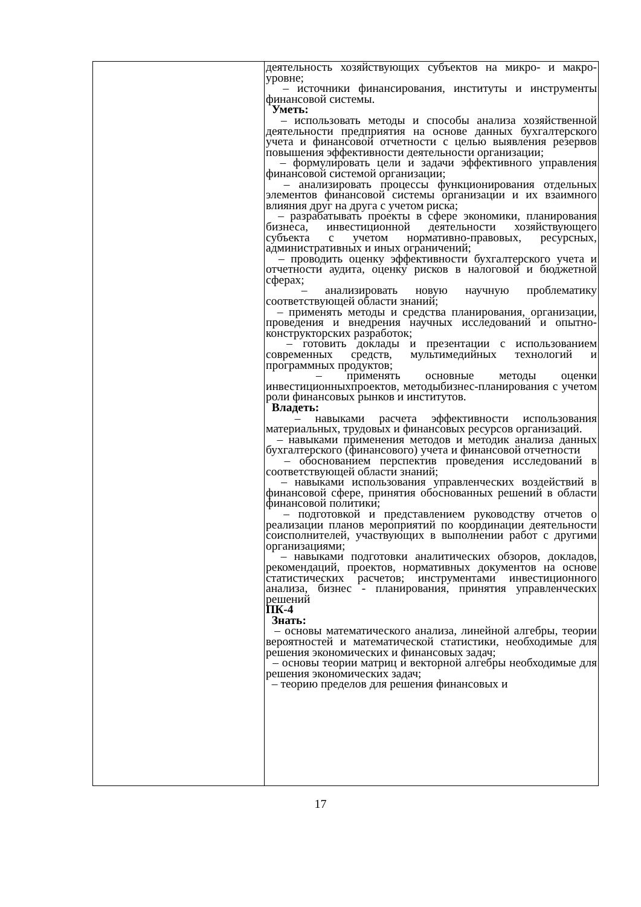| | деятельность хозяйствующих субъектов на микро- и макро-уровне; – источники финансирования, институты и инструменты финансовой системы. Уметь: – использовать методы и способы анализа хозяйственной деятельности предприятия на основе данных бухгалтерского учета и финансовой отчетности с целью выявления резервов повышения эффективности деятельности организации; – формулировать цели и задачи эффективного управления финансовой системой организации; – анализировать процессы функционирования отдельных элементов финансовой системы организации и их взаимного влияния друг на друга с учетом риска; – разрабатывать проекты в сфере экономики, планирования бизнеса, инвестиционной деятельности хозяйствующего субъекта с учетом нормативно-правовых, ресурсных, административных и иных ограничений; – проводить оценку эффективности бухгалтерского учета и отчетности аудита, оценку рисков в налоговой и бюджетной сферах; – анализировать новую научную проблематику соответствующей области знаний; – применять методы и средства планирования, организации, проведения и внедрения научных исследований и опытно-конструкторских разработок; – готовить доклады и презентации с использованием современных средств, мультимедийных технологий и программных продуктов; – применять основные методы оценки инвестиционныхпроектов, методыбизнес-планирования с учетом роли финансовых рынков и институтов. Владеть: – навыками расчета эффективности использования материальных, трудовых и финансовых ресурсов организаций. – навыками применения методов и методик анализа данных бухгалтерского (финансового) учета и финансовой отчетности – обоснованием перспектив проведения исследований в соответствующей области знаний; – навыками использования управленческих воздействий в финансовой сфере, принятия обоснованных решений в области финансовой политики; – подготовкой и представлением руководству отчетов о реализации планов мероприятий по координации деятельности соисполнителей, участвующих в выполнении работ с другими организациями; – навыками подготовки аналитических обзоров, докладов, рекомендаций, проектов, нормативных документов на основе статистических расчетов; инструментами инвестиционного анализа, бизнес - планирования, принятия управленческих решений ПК-4 Знать: – основы математического анализа, линейной алгебры, теории вероятностей и математической статистики, необходимые для решения экономических и финансовых задач; – основы теории матриц и векторной алгебры необходимые для решения экономических задач; – теорию пределов для решения финансовых и |
17